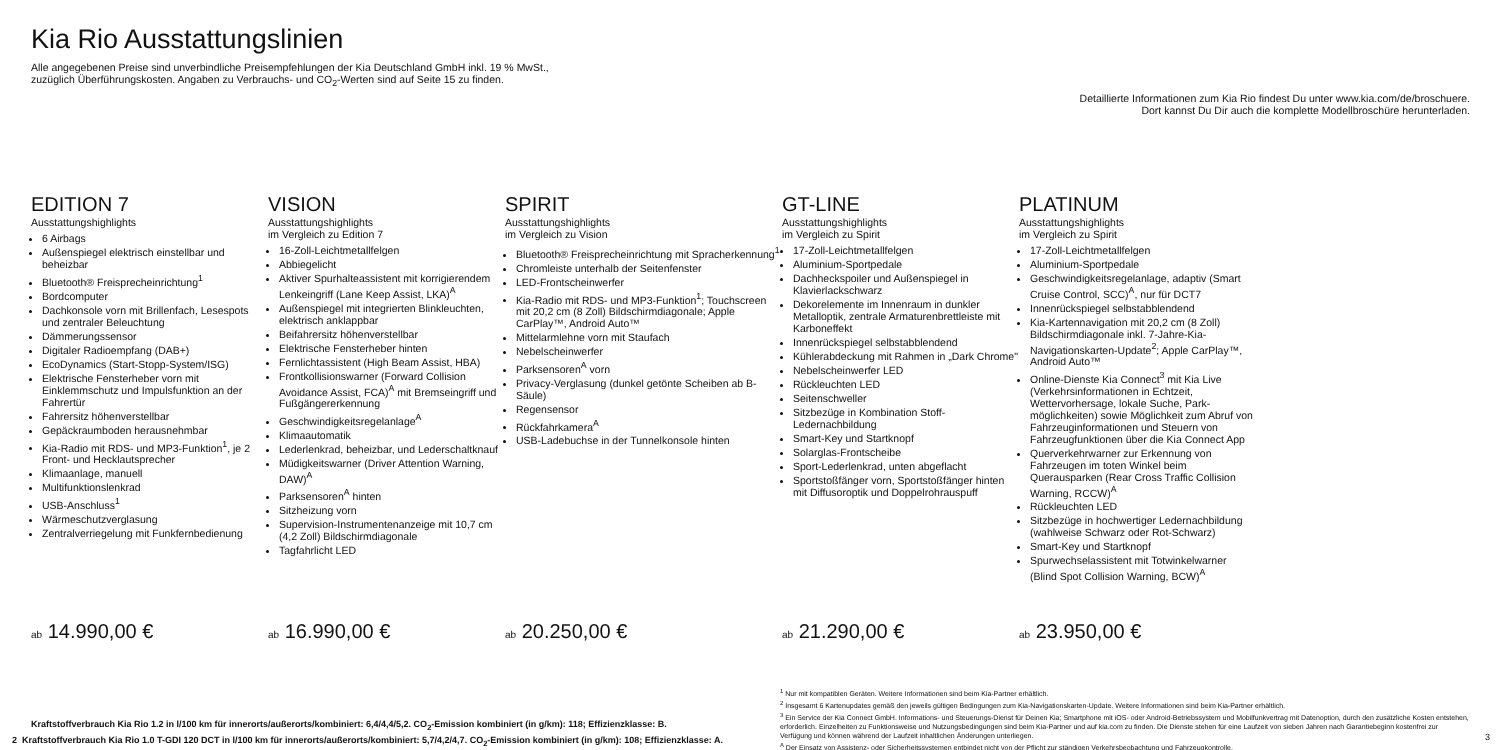Kia Rio Ausstattungslinien
Alle angegebenen Preise sind unverbindliche Preisempfehlungen der Kia Deutschland GmbH inkl. 19 % MwSt.,
zuzüglich Überführungskosten. Angaben zu Verbrauchs- und CO<sub>2</sub>-Werten sind auf Seite 15 zu finden.
Detaillierte Informationen zum Kia Rio findest Du unter www.kia.com/de/broschuere.
Dort kannst Du Dir auch die komplette Modellbroschüre herunterladen.
EDITION 7
Ausstattungshighlights
6 Airbags
Außenspiegel elektrisch einstellbar und beheizbar
Bluetooth® Freisprecheinrichtung<sup>1</sup>
Bordcomputer
Dachkonsole vorn mit Brillenfach, Lesespots und zentraler Beleuchtung
Dämmerungssensor
Digitaler Radioempfang (DAB+)
EcoDynamics (Start-Stopp-System/ISG)
Elektrische Fensterheber vorn mit Einklemmschutz und Impulsfunktion an der Fahrertür
Fahrersitz höhenverstellbar
Gepäckraumboden herausnehmbar
Kia-Radio mit RDS- und MP3-Funktion<sup>1</sup>, je 2 Front- und Hecklautsprecher
Klimaanlage, manuell
Multifunktionslenkrad
USB-Anschluss<sup>1</sup>
Wärmeschutzverglasung
Zentralverriegelung mit Funkfernbedienung
VISION
Ausstattungshighlights
im Vergleich zu Edition 7
16-Zoll-Leichtmetallfelgen
Abbiegelicht
Aktiver Spurhalteassistent mit korrigierendem Lenkeingriff (Lane Keep Assist, LKA)<sup>A</sup>
Außenspiegel mit integrierten Blinkleuchten, elektrisch anklappbar
Beifahrersitz höhenverstellbar
Elektrische Fensterheber hinten
Fernlichtassistent (High Beam Assist, HBA)
Frontkollisionswarner (Forward Collision Avoidance Assist, FCA)<sup>A</sup> mit Bremseingriff und Fußgängererkennung
Geschwindigkeitsregelanlage<sup>A</sup>
Klimaautomatik
Lederlenkrad, beheizbar, und Lederschaltknauf
Müdigkeitswarner (Driver Attention Warning, DAW)<sup>A</sup>
Parksensoren<sup>A</sup> hinten
Sitzheizung vorn
Supervision-Instrumentenanzeige mit 10,7 cm (4,2 Zoll) Bildschirmdiagonale
Tagfahrlicht LED
SPIRIT
Ausstattungshighlights
im Vergleich zu Vision
Bluetooth® Freisprecheinrichtung mit Spracherkennung<sup>1</sup>
Chromleiste unterhalb der Seitenfenster
LED-Frontscheinwerfer
Kia-Radio mit RDS- und MP3-Funktion<sup>1</sup>; Touchscreen mit 20,2 cm (8 Zoll) Bildschirmdiagonale; Apple CarPlay™, Android Auto™
Mittelarmlehne vorn mit Staufach
Nebelscheinwerfer
Parksensoren<sup>A</sup> vorn
Privacy-Verglasung (dunkel getönte Scheiben ab B-Säule)
Regensensor
Rückfahrkamera<sup>A</sup>
USB-Ladebuchse in der Tunnelkonsole hinten
GT-LINE
Ausstattungshighlights
im Vergleich zu Spirit
17-Zoll-Leichtmetallfelgen
Aluminium-Sportpedale
Dachheckspoiler und Außenspiegel in Klavierlackschwarz
Dekorelemente im Innenraum in dunkler Metalloptik, zentrale Armaturenbrettleiste mit Karboneffekt
Innenrückspiegel selbstabblendend
Kühlerabdeckung mit Rahmen in „Dark Chrome"
Nebelscheinwerfer LED
Rückleuchten LED
Seitenschweller
Sitzbezüge in Kombination Stoff-Ledernachbildung
Smart-Key und Startknopf
Solarglas-Frontscheibe
Sport-Lederlenkrad, unten abgeflacht
Sportstoßfänger vorn, Sportstoßfänger hinten mit Diffusoroptik und Doppelrohrauspuff
PLATINUM
Ausstattungshighlights
im Vergleich zu Spirit
17-Zoll-Leichtmetallfelgen
Aluminium-Sportpedale
Geschwindigkeitsregelanlage, adaptiv (Smart Cruise Control, SCC)<sup>A</sup>, nur für DCT7
Innenrückspiegel selbstabblendend
Kia-Kartennavigation mit 20,2 cm (8 Zoll) Bildschirmdiagonale inkl. 7-Jahre-Kia-Navigationskarten-Update<sup>2</sup>; Apple CarPlay™, Android Auto™
Online-Dienste Kia Connect<sup>3</sup> mit Kia Live (Verkehrsinformationen in Echtzeit, Wettervorhersage, lokale Suche, Park-möglichkeiten) sowie Möglichkeit zum Abruf von Fahrzeuginformationen und Steuern von Fahrzeugfunktionen über die Kia Connect App
Querverkehrwarner zur Erkennung von Fahrzeugen im toten Winkel beim Querausparken (Rear Cross Traffic Collision Warning, RCCW)<sup>A</sup>
Rückleuchten LED
Sitzbezüge in hochwertiger Ledernachbildung (wahlweise Schwarz oder Rot-Schwarz)
Smart-Key und Startknopf
Spurwechselassistent mit Totwinkelwarner (Blind Spot Collision Warning, BCW)<sup>A</sup>
ab 14.990,00 €
ab 16.990,00 €
ab 20.250,00 €
ab 21.290,00 €
ab 23.950,00 €
Kraftstoffverbrauch Kia Rio 1.2 in l/100 km für innerorts/außerorts/kombiniert: 6,4/4,4/5,2. CO<sub>2</sub>-Emission kombiniert (in g/km): 118; Effizienzklasse: B.
2 Kraftstoffverbrauch Kia Rio 1.0 T-GDI 120 DCT in l/100 km für innerorts/außerorts/kombiniert: 5,7/4,2/4,7. CO<sub>2</sub>-Emission kombiniert (in g/km): 108; Effizienzklasse: A.
<sup>1</sup> Nur mit kompatiblen Geräten. Weitere Informationen sind beim Kia-Partner erhältlich.
<sup>2</sup> Insgesamt 6 Kartenupdates gemäß den jeweils gültigen Bedingungen zum Kia-Navigationskarten-Update. Weitere Informationen sind beim Kia-Partner erhältlich.
<sup>3</sup> Ein Service der Kia Connect GmbH. Informations- und Steuerungs-Dienst für Deinen Kia; Smartphone mit iOS- oder Android-Betriebssystem und Mobilfunkvertrag mit Datenoption, durch den zusätzliche Kosten entstehen, erforderlich. Einzelheiten zu Funktionsweise und Nutzungsbedingungen sind beim Kia-Partner und auf kia.com zu finden. Die Dienste stehen für eine Laufzeit von sieben Jahren nach Garantiebeginn kostenfrei zur Verfügung und können während der Laufzeit inhaltlichen Änderungen unterliegen.
<sup>A</sup> Der Einsatz von Assistenz- oder Sicherheitssystemen entbindet nicht von der Pflicht zur ständigen Verkehrsbeobachtung und Fahrzeugkontrolle.
3